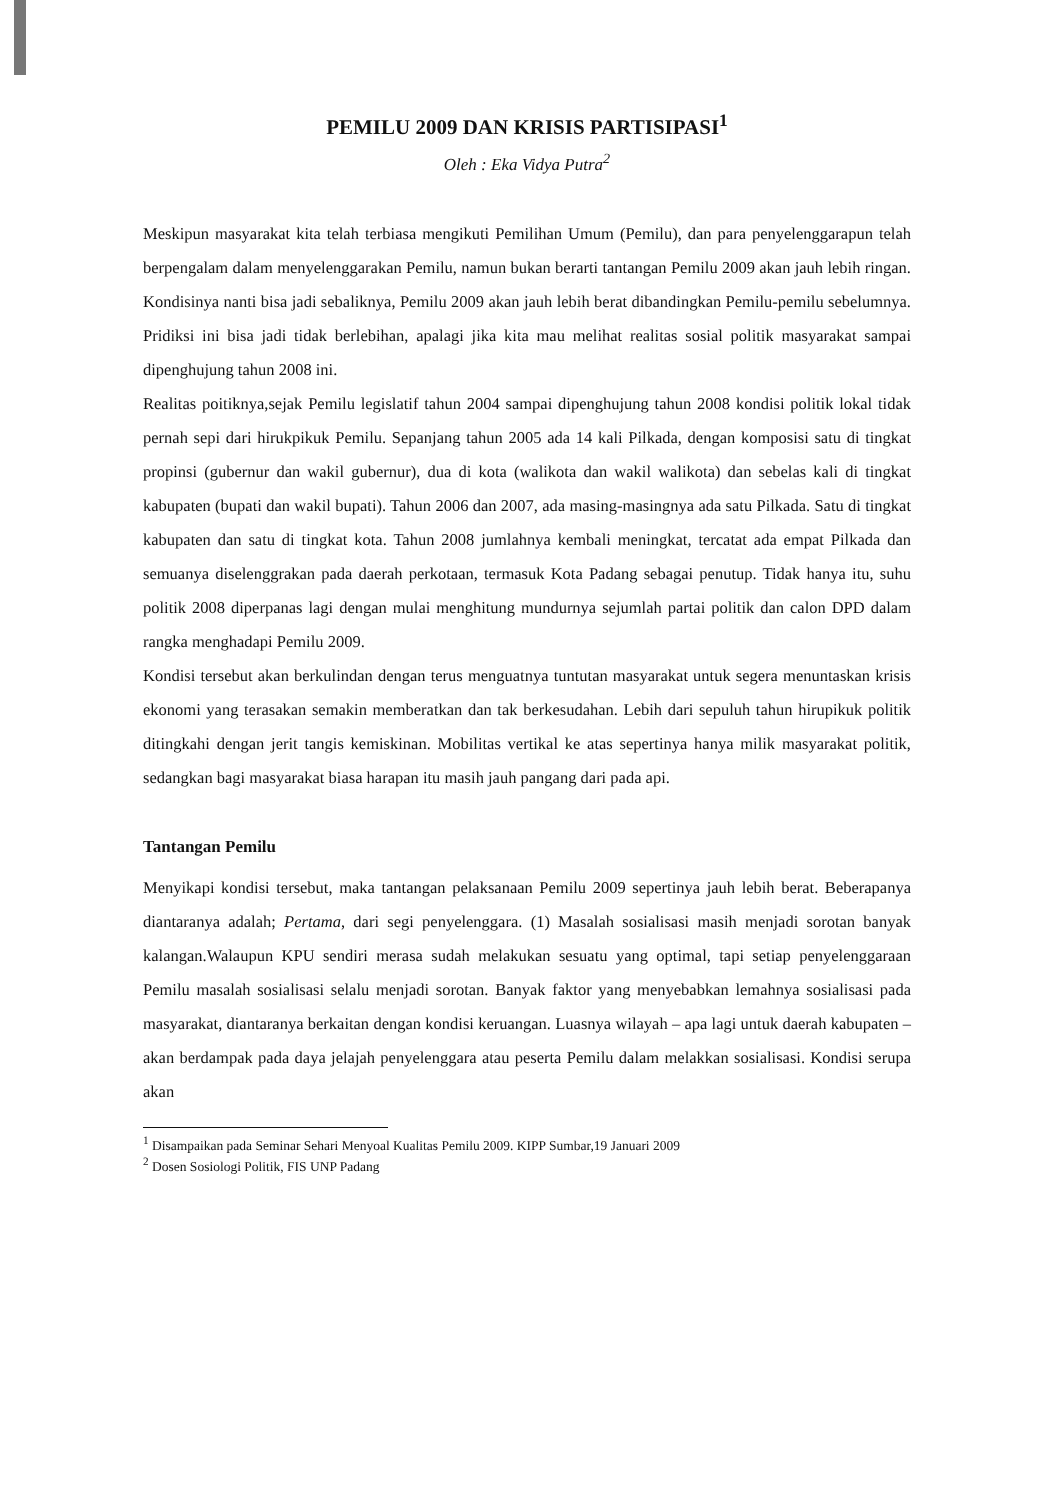PEMILU 2009 DAN KRISIS PARTISIPASI<sup>1</sup>
Oleh : Eka Vidya Putra<sup>2</sup>
Meskipun masyarakat kita telah terbiasa mengikuti Pemilihan Umum (Pemilu), dan para penyelenggarapun telah berpengalam dalam menyelenggarakan Pemilu, namun bukan berarti tantangan Pemilu 2009 akan jauh lebih ringan. Kondisinya nanti bisa jadi sebaliknya, Pemilu 2009 akan jauh lebih berat dibandingkan Pemilu-pemilu sebelumnya. Pridiksi ini bisa jadi tidak berlebihan, apalagi jika kita mau melihat realitas sosial politik masyarakat sampai dipenghujung tahun 2008 ini.
Realitas poitiknya,sejak Pemilu legislatif tahun 2004 sampai dipenghujung tahun 2008 kondisi politik lokal tidak pernah sepi dari hirukpikuk Pemilu. Sepanjang tahun 2005 ada 14 kali Pilkada, dengan komposisi satu di tingkat propinsi (gubernur dan wakil gubernur), dua di kota (walikota dan wakil walikota) dan sebelas kali di tingkat kabupaten (bupati dan wakil bupati). Tahun 2006 dan 2007, ada masing-masingnya ada satu Pilkada. Satu di tingkat kabupaten dan satu di tingkat kota. Tahun 2008 jumlahnya kembali meningkat, tercatat ada empat Pilkada dan semuanya diselenggrakan pada daerah perkotaan, termasuk Kota Padang sebagai penutup. Tidak hanya itu, suhu politik 2008 diperpanas lagi dengan mulai menghitung mundurnya sejumlah partai politik dan calon DPD dalam rangka menghadapi Pemilu 2009.
Kondisi tersebut akan berkulindan dengan terus menguatnya tuntutan masyarakat untuk segera menuntaskan krisis ekonomi yang terasakan semakin memberatkan dan tak berkesudahan. Lebih dari sepuluh tahun hirupikuk politik ditingkahi dengan jerit tangis kemiskinan. Mobilitas vertikal ke atas sepertinya hanya milik masyarakat politik, sedangkan bagi masyarakat biasa harapan itu masih jauh pangang dari pada api.
Tantangan Pemilu
Menyikapi kondisi tersebut, maka tantangan pelaksanaan Pemilu 2009 sepertinya jauh lebih berat. Beberapanya diantaranya adalah; Pertama, dari segi penyelenggara. (1) Masalah sosialisasi masih menjadi sorotan banyak kalangan.Walaupun KPU sendiri merasa sudah melakukan sesuatu yang optimal, tapi setiap penyelenggaraan Pemilu masalah sosialisasi selalu menjadi sorotan. Banyak faktor yang menyebabkan lemahnya sosialisasi pada masyarakat, diantaranya berkaitan dengan kondisi keruangan. Luasnya wilayah – apa lagi untuk daerah kabupaten – akan berdampak pada daya jelajah penyelenggara atau peserta Pemilu dalam melakkan sosialisasi. Kondisi serupa akan
<sup>1</sup> Disampaikan pada Seminar Sehari Menyoal Kualitas Pemilu 2009. KIPP Sumbar,19 Januari 2009
<sup>2</sup> Dosen Sosiologi Politik, FIS UNP Padang